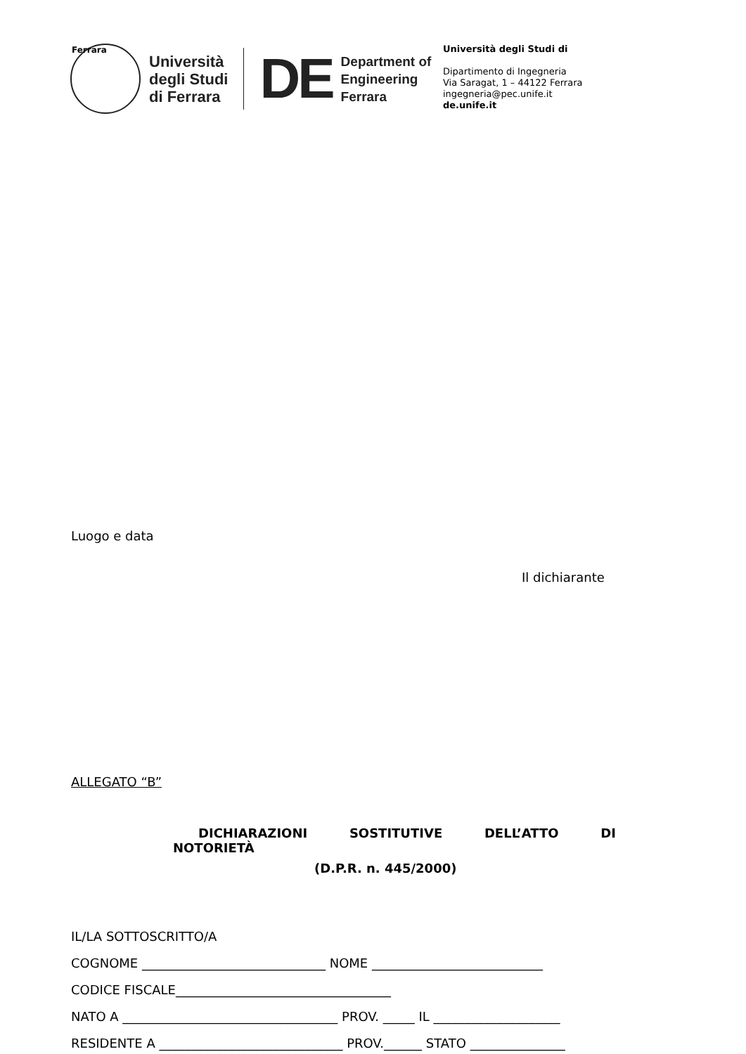Ferrara
Università
degli Studi
di Ferrara
DE
Department of
Engineering
Ferrara
Università degli Studi di
Dipartimento di Ingegneria
Via Saragat, 1 – 44122 Ferrara
ingegneria@pec.unife.it
de.unife.it
Luogo e data
Il dichiarante
ALLEGATO “B”
DICHIARAZIONI SOSTITUTIVE DELL’ATTO DI NOTORIETÀ
(D.P.R. n. 445/2000)
IL/LA SOTTOSCRITTO/A
COGNOME _____________________________ NOME ___________________________
CODICE FISCALE__________________________________
NATO A __________________________________ PROV. _____ IL ____________________
RESIDENTE A _____________________________ PROV.______ STATO _______________